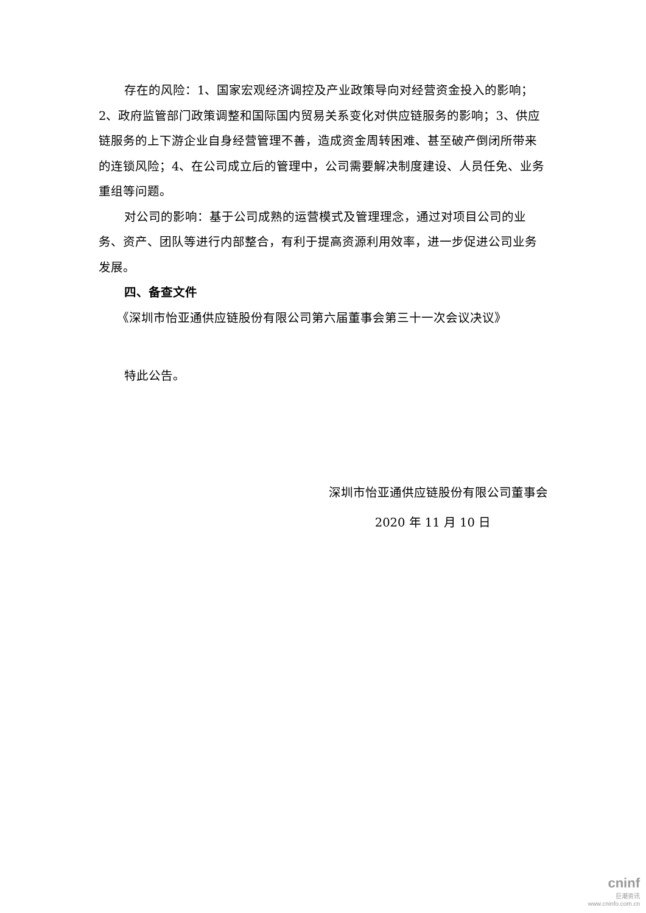存在的风险：1、国家宏观经济调控及产业政策导向对经营资金投入的影响；2、政府监管部门政策调整和国际国内贸易关系变化对供应链服务的影响；3、供应链服务的上下游企业自身经营管理不善，造成资金周转困难、甚至破产倒闭所带来的连锁风险；4、在公司成立后的管理中，公司需要解决制度建设、人员任免、业务重组等问题。
对公司的影响：基于公司成熟的运营模式及管理理念，通过对项目公司的业务、资产、团队等进行内部整合，有利于提高资源利用效率，进一步促进公司业务发展。
四、备查文件
《深圳市怡亚通供应链股份有限公司第六届董事会第三十一次会议决议》
特此公告。
深圳市怡亚通供应链股份有限公司董事会
2020 年 11 月 10 日
cninf
巨潮资讯
www.cninfo.com.cn